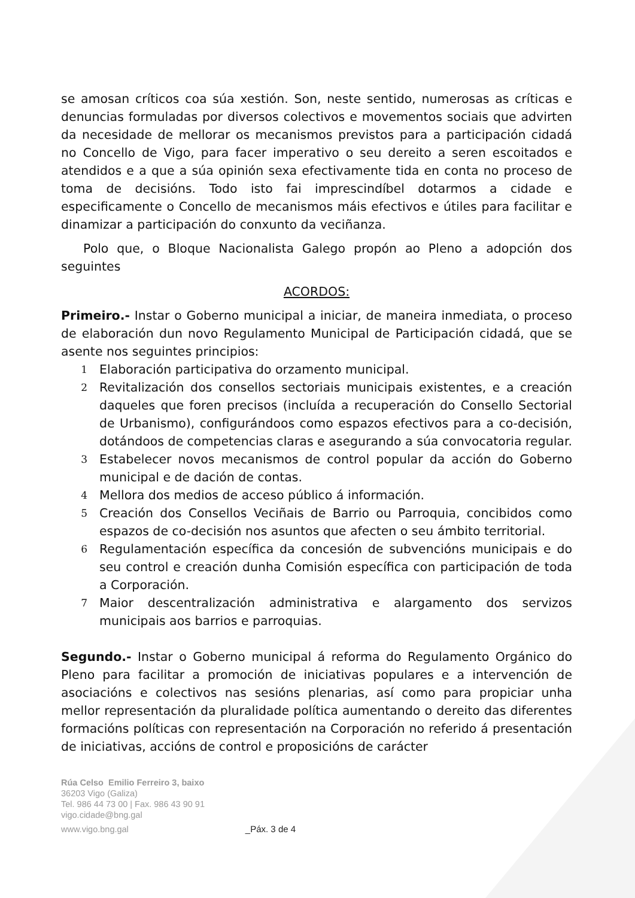se amosan críticos coa súa xestión. Son, neste sentido, numerosas as críticas e denuncias formuladas por diversos colectivos e movementos sociais que advirten da necesidade de mellorar os mecanismos previstos para a participación cidadá no Concello de Vigo, para facer imperativo o seu dereito a seren escoitados e atendidos e a que a súa opinión sexa efectivamente tida en conta no proceso de toma de decisións. Todo isto fai imprescindíbel dotarmos a cidade e especificamente o Concello de mecanismos máis efectivos e útiles para facilitar e dinamizar a participación do conxunto da veciñanza.
Polo que, o Bloque Nacionalista Galego propón ao Pleno a adopción dos seguintes
ACORDOS:
Primeiro.- Instar o Goberno municipal a iniciar, de maneira inmediata, o proceso de elaboración dun novo Regulamento Municipal de Participación cidadá, que se asente nos seguintes principios:
1 Elaboración participativa do orzamento municipal.
2 Revitalización dos consellos sectoriais municipais existentes, e a creación daqueles que foren precisos (incluída a recuperación do Consello Sectorial de Urbanismo), configurándoos como espazos efectivos para a co-decisión, dotándoos de competencias claras e asegurando a súa convocatoria regular.
3 Estabelecer novos mecanismos de control popular da acción do Goberno municipal e de dación de contas.
4 Mellora dos medios de acceso público á información.
5 Creación dos Consellos Veciñais de Barrio ou Parroquia, concibidos como espazos de co-decisión nos asuntos que afecten o seu ámbito territorial.
6 Regulamentación específica da concesión de subvencións municipais e do seu control e creación dunha Comisión específica con participación de toda a Corporación.
7 Maior descentralización administrativa e alargamento dos servizos municipais aos barrios e parroquias.
Segundo.- Instar o Goberno municipal á reforma do Regulamento Orgánico do Pleno para facilitar a promoción de iniciativas populares e a intervención de asociacións e colectivos nas sesións plenarias, así como para propiciar unha mellor representación da pluralidade política aumentando o dereito das diferentes formacións políticas con representación na Corporación no referido á presentación de iniciativas, accións de control e proposicións de carácter
Rúa Celso Emilio Ferreiro 3, baixo
36203 Vigo (Galiza)
Tel. 986 44 73 00 | Fax. 986 43 90 91
vigo.cidade@bng.gal
www.vigo.bng.gal _Páx. 3 de 4